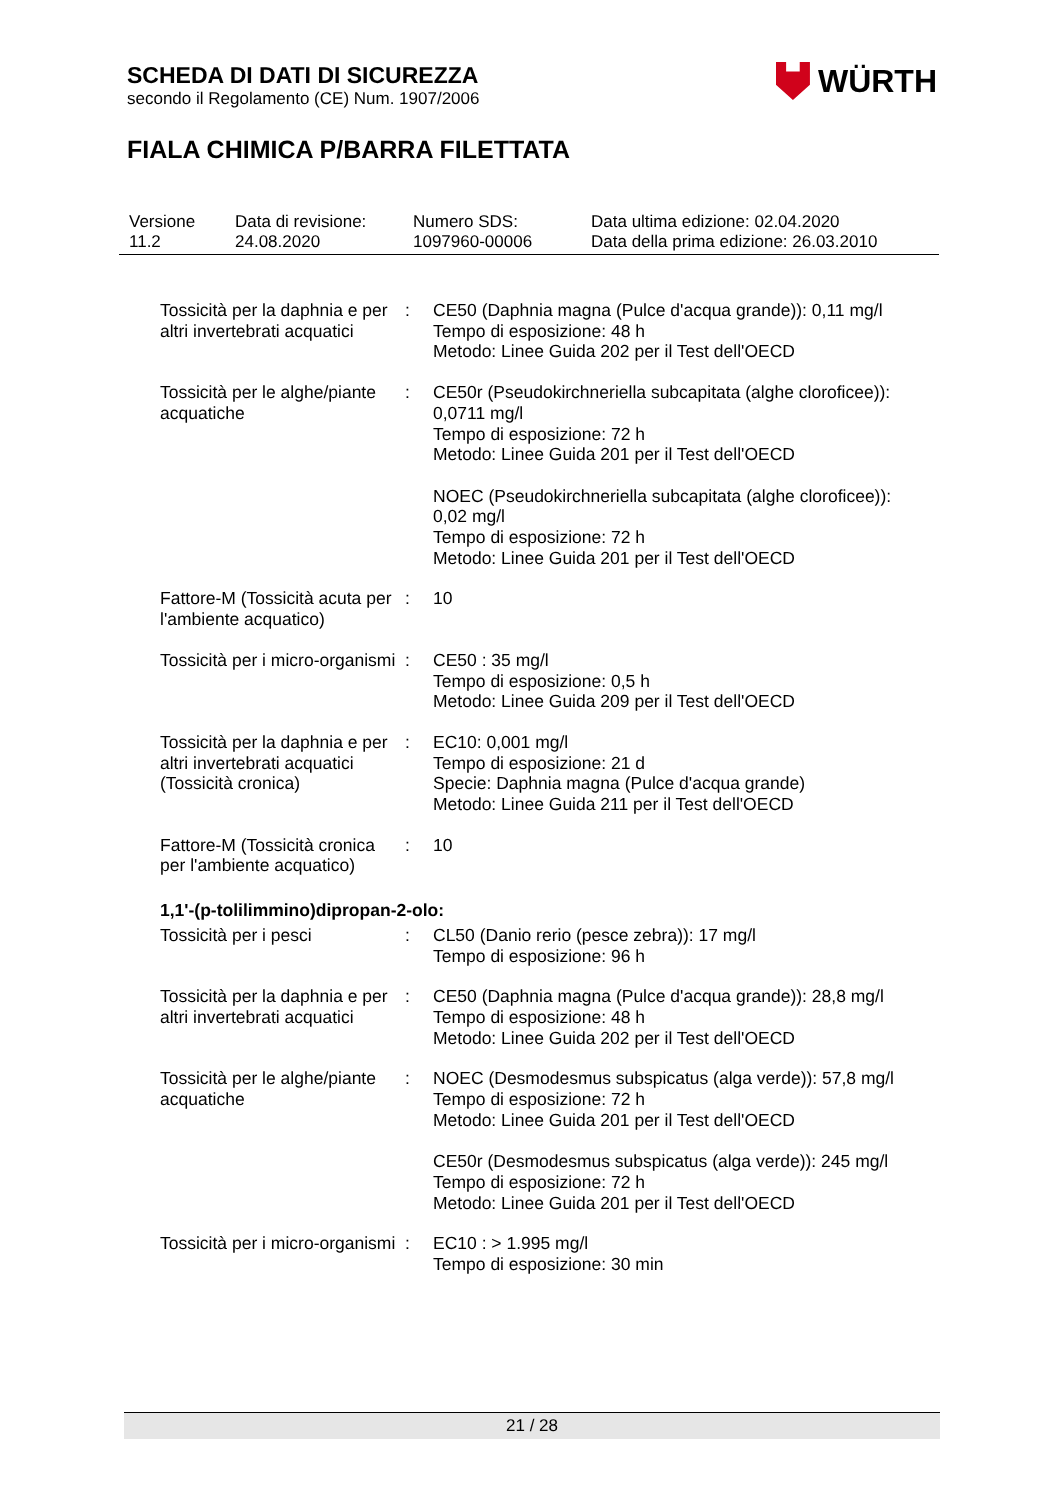SCHEDA DI DATI DI SICUREZZA
secondo il Regolamento (CE) Num. 1907/2006
FIALA CHIMICA P/BARRA FILETTATA
WÜRTH
| Versione 11.2 | Data di revisione: 24.08.2020 | Numero SDS: 1097960-00006 | Data ultima edizione: 02.04.2020 Data della prima edizione: 26.03.2010 |
| Tossicità per la daphnia e per altri invertebrati acquatici | : | CE50 (Daphnia magna (Pulce d'acqua grande)): 0,11 mg/l Tempo di esposizione: 48 h Metodo: Linee Guida 202 per il Test dell'OECD |
| Tossicità per le alghe/piante acquatiche | : | CE50r (Pseudokirchneriella subcapitata (alghe cloroficee)): 0,0711 mg/l Tempo di esposizione: 72 h Metodo: Linee Guida 201 per il Test dell'OECD NOEC (Pseudokirchneriella subcapitata (alghe cloroficee)): 0,02 mg/l Tempo di esposizione: 72 h Metodo: Linee Guida 201 per il Test dell'OECD |
| Fattore-M (Tossicità acuta per l'ambiente acquatico) | : | 10 |
| Tossicità per i micro-organismi | : | CE50 : 35 mg/l Tempo di esposizione: 0,5 h Metodo: Linee Guida 209 per il Test dell'OECD |
| Tossicità per la daphnia e per altri invertebrati acquatici (Tossicità cronica) | : | EC10: 0,001 mg/l Tempo di esposizione: 21 d Specie: Daphnia magna (Pulce d'acqua grande) Metodo: Linee Guida 211 per il Test dell'OECD |
| Fattore-M (Tossicità cronica per l'ambiente acquatico) | : | 10 |
| 1,1'-(p-tolilimmino)dipropan-2-olo: | | |
| Tossicità per i pesci | : | CL50 (Danio rerio (pesce zebra)): 17 mg/l Tempo di esposizione: 96 h |
| Tossicità per la daphnia e per altri invertebrati acquatici | : | CE50 (Daphnia magna (Pulce d'acqua grande)): 28,8 mg/l Tempo di esposizione: 48 h Metodo: Linee Guida 202 per il Test dell'OECD |
| Tossicità per le alghe/piante acquatiche | : | NOEC (Desmodesmus subspicatus (alga verde)): 57,8 mg/l Tempo di esposizione: 72 h Metodo: Linee Guida 201 per il Test dell'OECD CE50r (Desmodesmus subspicatus (alga verde)): 245 mg/l Tempo di esposizione: 72 h Metodo: Linee Guida 201 per il Test dell'OECD |
| Tossicità per i micro-organismi | : | EC10 : > 1.995 mg/l Tempo di esposizione: 30 min |
21 / 28